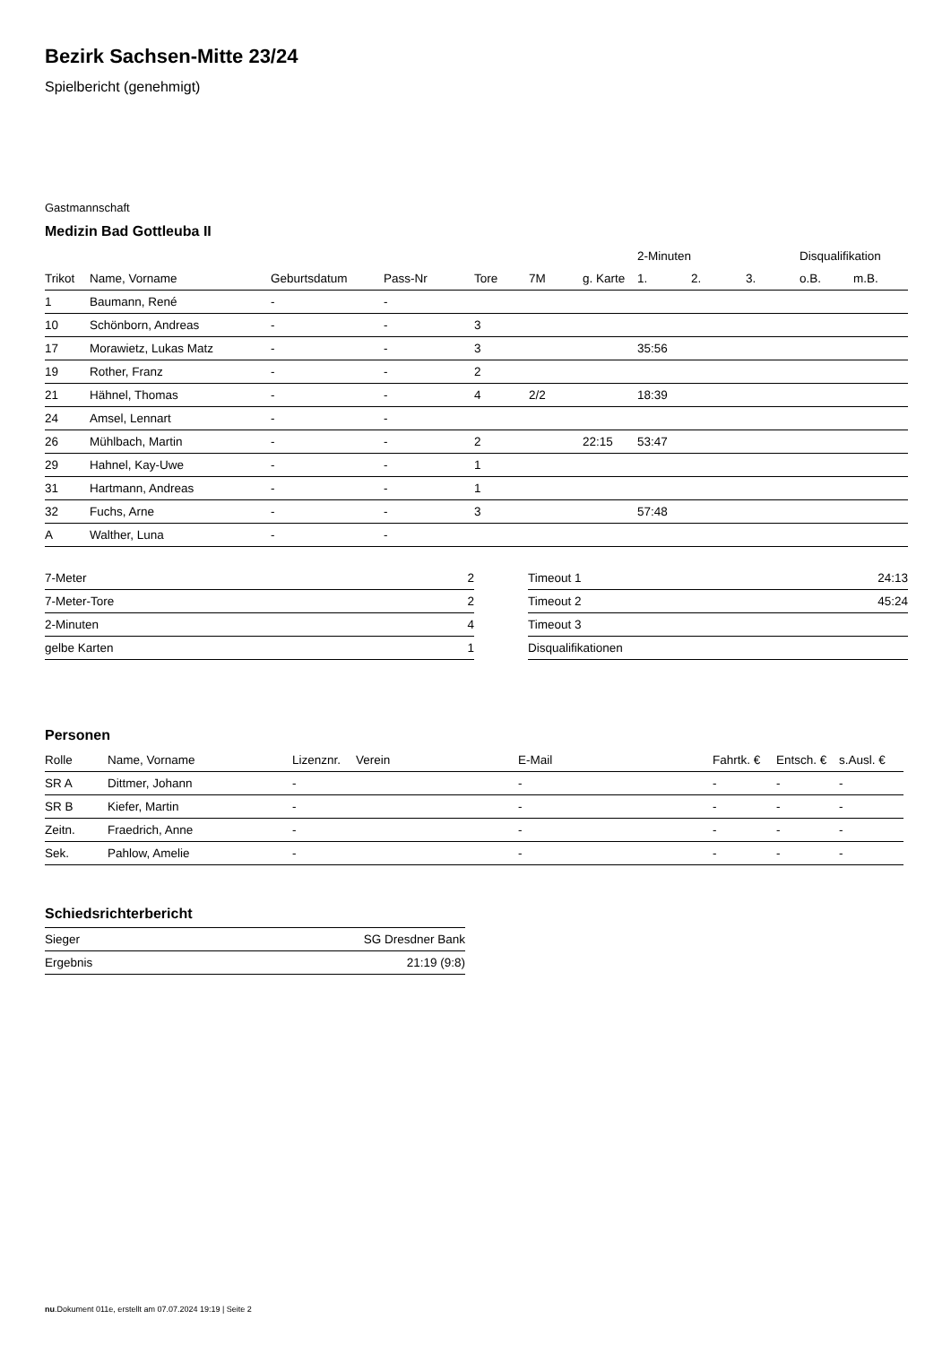Bezirk Sachsen-Mitte 23/24
Spielbericht (genehmigt)
Gastmannschaft
Medizin Bad Gottleuba II
| | | | | | | | 2-Minuten | | | Disqualifikation | |
| --- | --- | --- | --- | --- | --- | --- | --- | --- | --- | --- | --- |
| Trikot | Name, Vorname | Geburtsdatum | Pass-Nr | Tore | 7M | g. Karte | 1. | 2. | 3. | o.B. | m.B. |
| 1 | Baumann, René | - | - | | | | | | | | |
| 10 | Schönborn, Andreas | - | - | 3 | | | | | | | |
| 17 | Morawietz, Lukas Matz | - | - | 3 | | | 35:56 | | | | |
| 19 | Rother, Franz | - | - | 2 | | | | | | | |
| 21 | Hähnel, Thomas | - | - | 4 | 2/2 | | 18:39 | | | | |
| 24 | Amsel, Lennart | - | - | | | | | | | | |
| 26 | Mühlbach, Martin | - | - | 2 | | 22:15 | 53:47 | | | | |
| 29 | Hahnel, Kay-Uwe | - | - | 1 | | | | | | | |
| 31 | Hartmann, Andreas | - | - | 1 | | | | | | | |
| 32 | Fuchs, Arne | - | - | 3 | | | 57:48 | | | | |
| A | Walther, Luna | - | - | | | | | | | | |
| 7-Meter | 2 |
| 7-Meter-Tore | 2 |
| 2-Minuten | 4 |
| gelbe Karten | 1 |
| Timeout 1 | 24:13 |
| Timeout 2 | 45:24 |
| Timeout 3 | |
| Disqualifikationen | |
Personen
| Rolle | Name, Vorname | Lizenznr. | Verein | E-Mail | Fahrtk. € | Entsch. € | s.Ausl. € |
| --- | --- | --- | --- | --- | --- | --- | --- |
| SR A | Dittmer, Johann | - | | - | - | - | - |
| SR B | Kiefer, Martin | - | | - | - | - | - |
| Zeitn. | Fraedrich, Anne | - | | - | - | - | - |
| Sek. | Pahlow, Amelie | - | | - | - | - | - |
Schiedsrichterbericht
| Sieger | SG Dresdner Bank |
| Ergebnis | 21:19 (9:8) |
nu.Dokument 011e, erstellt am 07.07.2024 19:19 | Seite 2